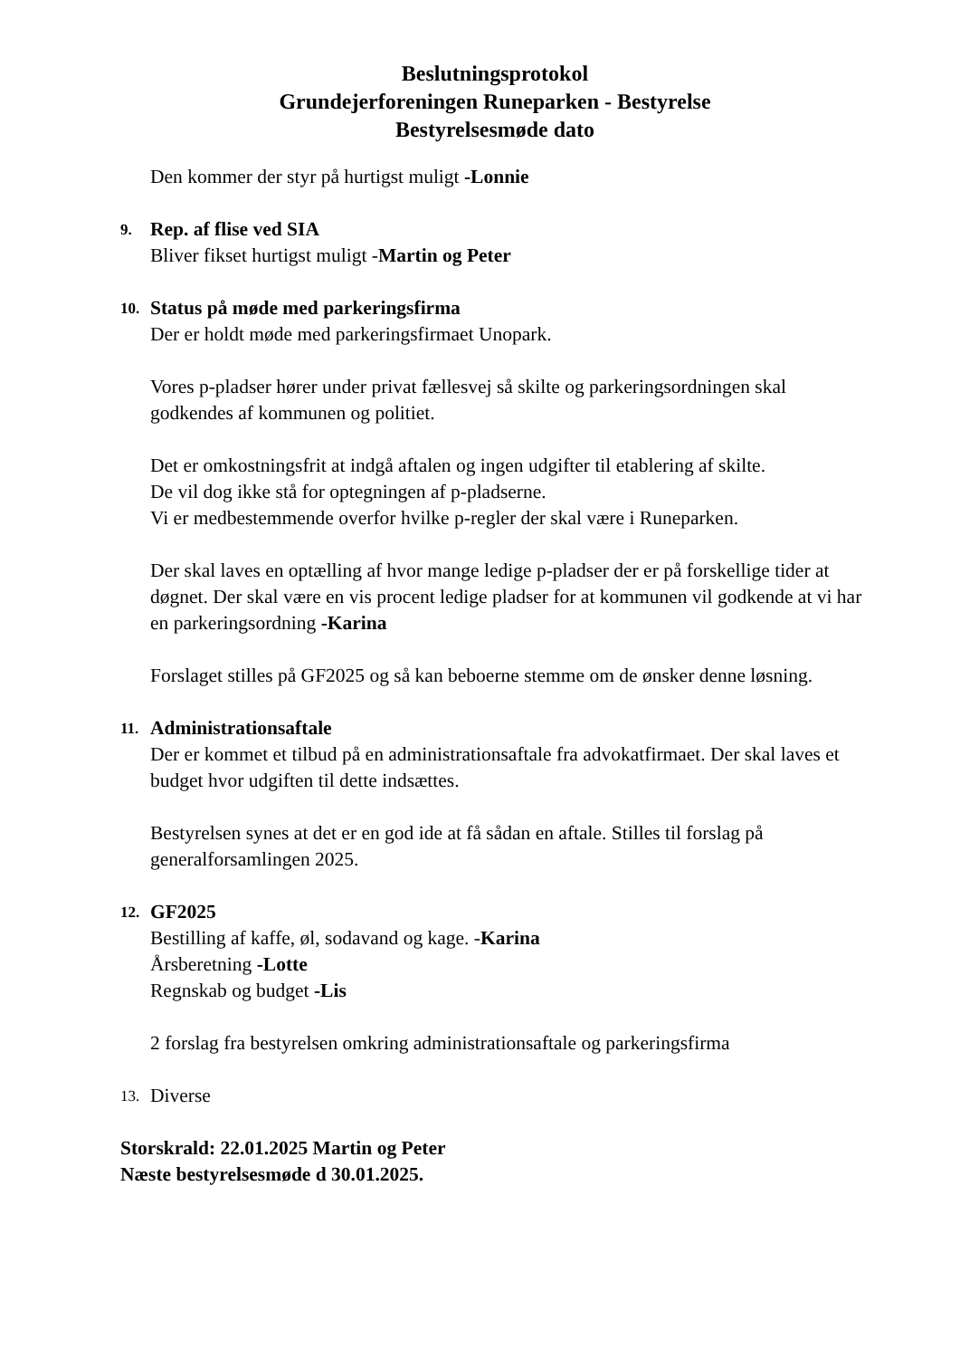Beslutningsprotokol
Grundejerforeningen Runeparken - Bestyrelse
Bestyrelsesmøde dato
Den kommer der styr på hurtigst muligt -Lonnie
9. Rep. af flise ved SIA
Bliver fikset hurtigst muligt -Martin og Peter
10. Status på møde med parkeringsfirma
Der er holdt møde med parkeringsfirmaet Unopark.
Vores p-pladser hører under privat fællesvej så skilte og parkeringsordningen skal godkendes af kommunen og politiet.
Det er omkostningsfrit at indgå aftalen og ingen udgifter til etablering af skilte.
De vil dog ikke stå for optegningen af p-pladserne.
Vi er medbestemmende overfor hvilke p-regler der skal være i Runeparken.
Der skal laves en optælling af hvor mange ledige p-pladser der er på forskellige tider at døgnet. Der skal være en vis procent ledige pladser for at kommunen vil godkende at vi har en parkeringsordning -Karina
Forslaget stilles på GF2025 og så kan beboerne stemme om de ønsker denne løsning.
11. Administrationsaftale
Der er kommet et tilbud på en administrationsaftale fra advokatfirmaet. Der skal laves et budget hvor udgiften til dette indsættes.
Bestyrelsen synes at det er en god ide at få sådan en aftale. Stilles til forslag på generalforsamlingen 2025.
12. GF2025
Bestilling af kaffe, øl, sodavand og kage. -Karina
Årsberetning -Lotte
Regnskab og budget -Lis
2 forslag fra bestyrelsen omkring administrationsaftale og parkeringsfirma
13. Diverse
Storskrald: 22.01.2025 Martin og Peter
Næste bestyrelsesmøde d 30.01.2025.